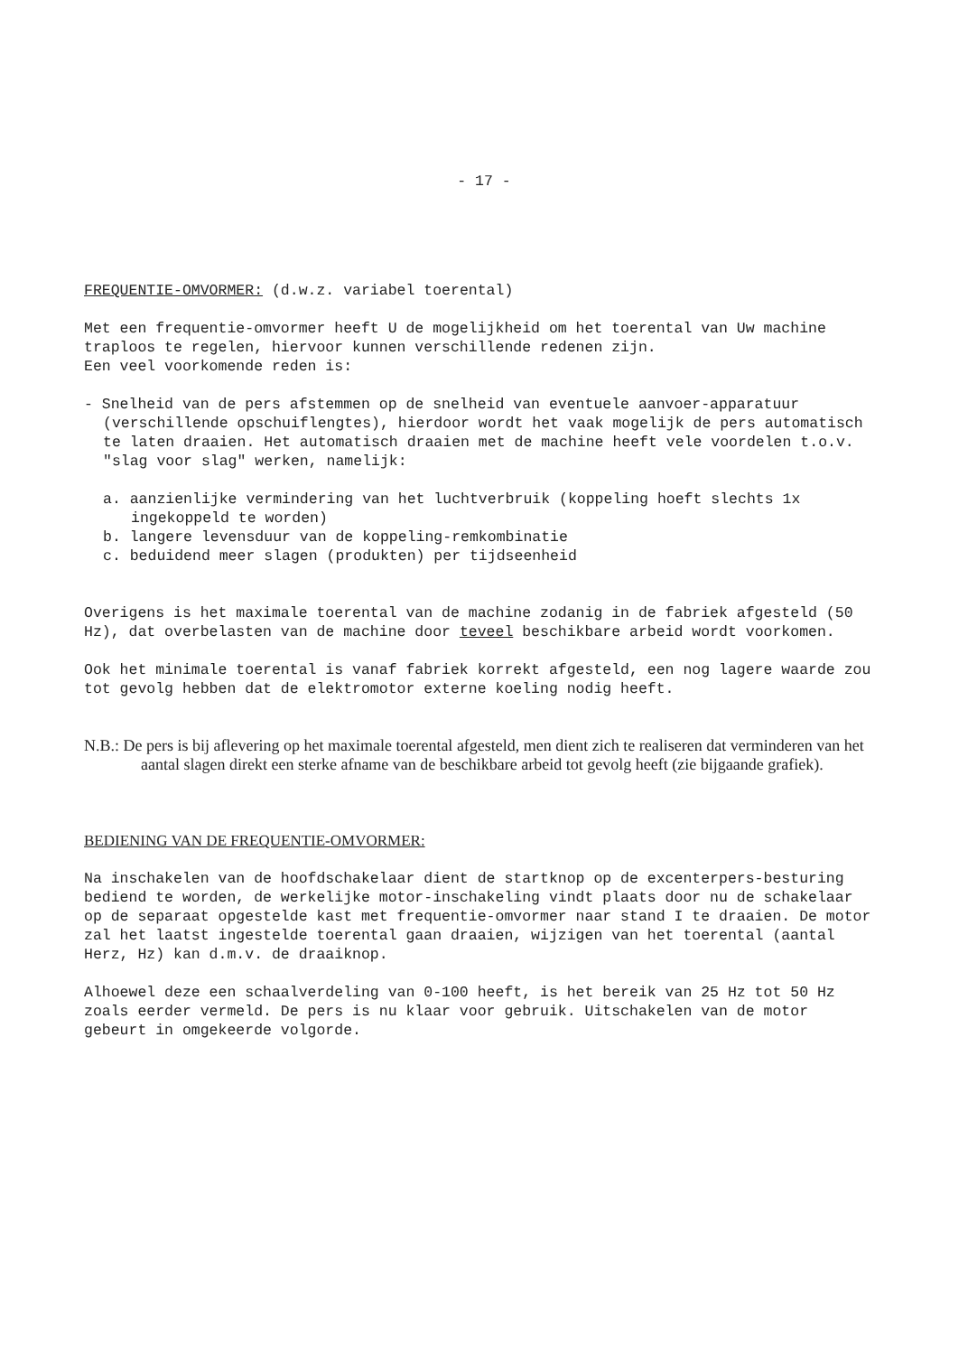- 17 -
FREQUENTIE-OMVORMER: (d.w.z. variabel toerental)
Met een frequentie-omvormer heeft U de mogelijkheid om het toerental van Uw machine traploos te regelen, hiervoor kunnen verschillende redenen zijn.
Een veel voorkomende reden is:
- Snelheid van de pers afstemmen op de snelheid van eventuele aanvoer-apparatuur (verschillende opschuiflengtes), hierdoor wordt het vaak mogelijk de pers automatisch te laten draaien. Het automatisch draaien met de machine heeft vele voordelen t.o.v. "slag voor slag" werken, namelijk:
a. aanzienlijke vermindering van het luchtverbruik (koppeling hoeft slechts 1x ingekoppeld te worden)
b. langere levensduur van de koppeling-remkombinatie
c. beduidend meer slagen (produkten) per tijdseenheid
Overigens is het maximale toerental van de machine zodanig in de fabriek afgesteld (50 Hz), dat overbelasten van de machine door teveel beschikbare arbeid wordt voorkomen.
Ook het minimale toerental is vanaf fabriek korrekt afgesteld, een nog lagere waarde zou tot gevolg hebben dat de elektromotor externe koeling nodig heeft.
N.B.: De pers is bij aflevering op het maximale toerental afgesteld, men dient zich te realiseren dat verminderen van het aantal slagen direkt een sterke afname van de beschikbare arbeid tot gevolg heeft (zie bijgaande grafiek).
BEDIENING VAN DE FREQUENTIE-OMVORMER:
Na inschakelen van de hoofdschakelaar dient de startknop op de excenterpers-besturing bediend te worden, de werkelijke motor-inschakeling vindt plaats door nu de schakelaar op de separaat opgestelde kast met frequentie-omvormer naar stand I te draaien. De motor zal het laatst ingestelde toerental gaan draaien, wijzigen van het toerental (aantal Herz, Hz) kan d.m.v. de draaiknop.
Alhoewel deze een schaalverdeling van 0-100 heeft, is het bereik van 25 Hz tot 50 Hz zoals eerder vermeld. De pers is nu klaar voor gebruik. Uitschakelen van de motor gebeurt in omgekeerde volgorde.